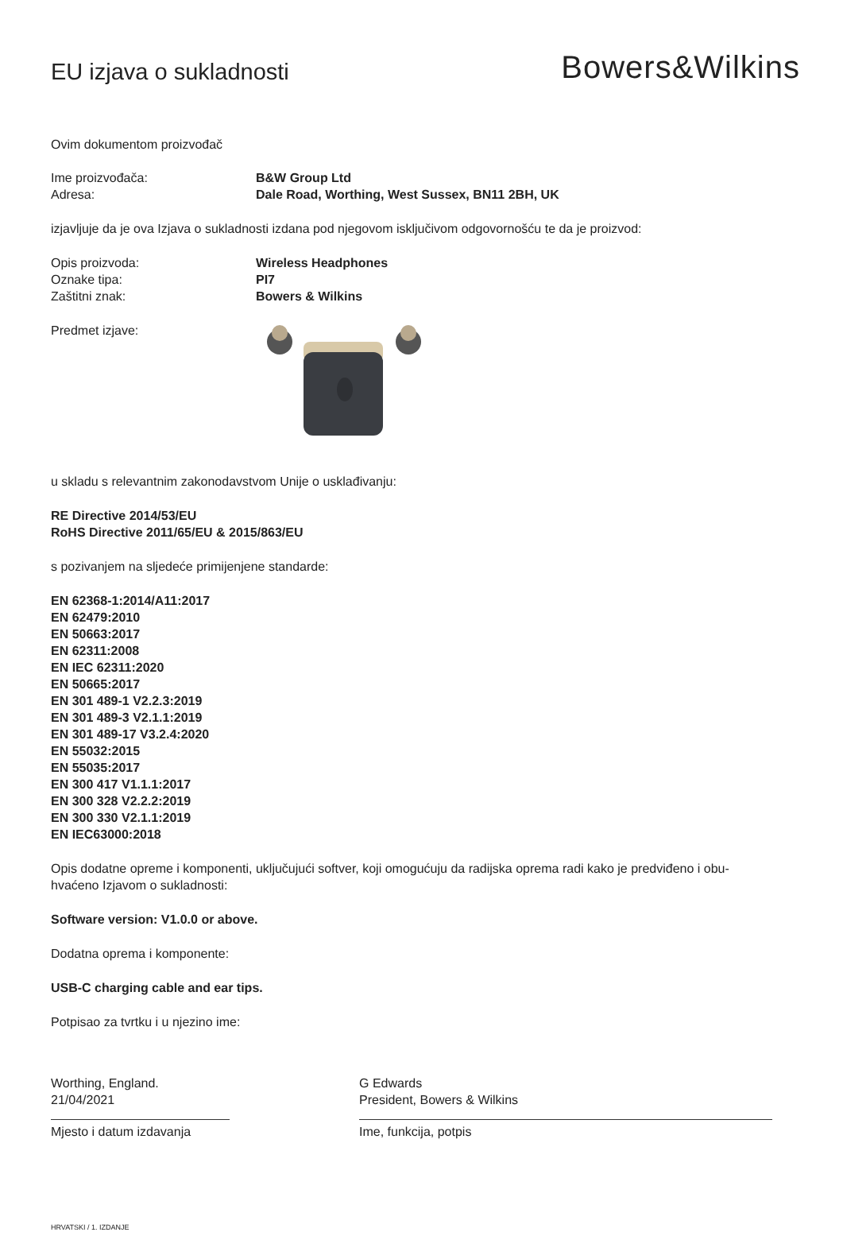EU izjava o sukladnosti
Bowers&Wilkins
Ovim dokumentom proizvođač
Ime proizvođača: B&W Group Ltd
Adresa: Dale Road, Worthing, West Sussex, BN11 2BH, UK
izjavljuje da je ova Izjava o sukladnosti izdana pod njegovom isključivom odgovornošću te da je proizvod:
Opis proizvoda: Wireless Headphones
Oznake tipa: PI7
Zaštitni znak: Bowers & Wilkins
Predmet izjave:
u skladu s relevantnim zakonodavstvom Unije o usklađivanju:
RE Directive 2014/53/EU
RoHS Directive 2011/65/EU & 2015/863/EU
s pozivanjem na sljedeće primijenjene standarde:
EN 62368-1:2014/A11:2017
EN 62479:2010
EN 50663:2017
EN 62311:2008
EN IEC 62311:2020
EN 50665:2017
EN 301 489-1 V2.2.3:2019
EN 301 489-3 V2.1.1:2019
EN 301 489-17 V3.2.4:2020
EN 55032:2015
EN 55035:2017
EN 300 417 V1.1.1:2017
EN 300 328 V2.2.2:2019
EN 300 330 V2.1.1:2019
EN IEC63000:2018
Opis dodatne opreme i komponenti, uključujući softver, koji omogućuju da radijska oprema radi kako je predviđeno i obu-
hvaćeno Izjavom o sukladnosti:
Software version: V1.0.0 or above.
Dodatna oprema i komponente:
USB-C charging cable and ear tips.
Potpisao za tvrtku i u njezino ime:
Worthing, England.
21/04/2021
Mjesto i datum izdavanja
G Edwards
President, Bowers & Wilkins
Ime, funkcija, potpis
HRVATSKI / 1. IZDANJE